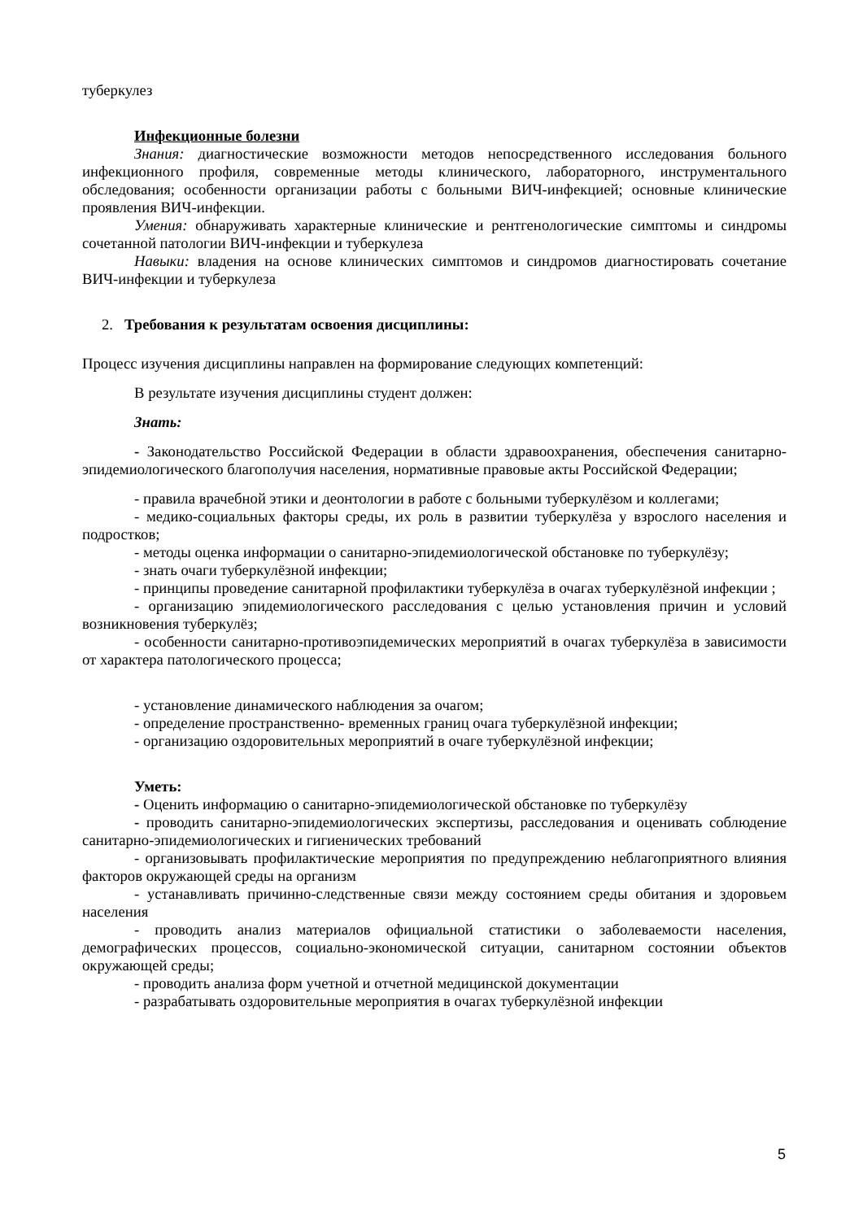туберкулез
Инфекционные болезни
Знания: диагностические возможности методов непосредственного исследования больного инфекционного профиля, современные методы клинического, лабораторного, инструментального обследования; особенности организации работы с больными ВИЧ-инфекцией; основные клинические проявления ВИЧ-инфекции.
Умения: обнаруживать характерные клинические и рентгенологические симптомы и синдромы сочетанной патологии ВИЧ-инфекции и туберкулеза
Навыки: владения на основе клинических симптомов и синдромов диагностировать сочетание ВИЧ-инфекции и туберкулеза
2. Требования к результатам освоения дисциплины:
Процесс изучения дисциплины направлен на формирование следующих компетенций:
В результате изучения дисциплины студент должен:
Знать:
- Законодательство Российской Федерации в области здравоохранения, обеспечения санитарно-эпидемиологического благополучия населения, нормативные правовые акты Российской Федерации;
- правила врачебной этики и деонтологии в работе с больными туберкулёзом и коллегами;
- медико-социальных факторы среды, их роль в развитии туберкулёза у взрослого населения и подростков;
- методы оценка информации о санитарно-эпидемиологической обстановке по туберкулёзу;
- знать очаги туберкулёзной инфекции;
- принципы проведение санитарной профилактики туберкулёза в очагах туберкулёзной инфекции ;
- организацию эпидемиологического расследования с целью установления причин и условий возникновения туберкулёз;
- особенности санитарно-противоэпидемических мероприятий в очагах туберкулёза в зависимости от характера патологического процесса;
- установление динамического наблюдения за очагом;
- определение пространственно- временных границ очага туберкулёзной инфекции;
- организацию оздоровительных мероприятий в очаге туберкулёзной инфекции;
Уметь:
- Оценить информацию о санитарно-эпидемиологической обстановке по туберкулёзу
- проводить санитарно-эпидемиологических экспертизы, расследования и оценивать соблюдение санитарно-эпидемиологических и гигиенических требований
- организовывать профилактические мероприятия по предупреждению неблагоприятного влияния факторов окружающей среды на организм
- устанавливать причинно-следственные связи между состоянием среды обитания и здоровьем населения
- проводить анализ материалов официальной статистики о заболеваемости населения, демографических процессов, социально-экономической ситуации, санитарном состоянии объектов окружающей среды;
- проводить анализа форм учетной и отчетной медицинской документации
- разрабатывать оздоровительные мероприятия в очагах туберкулёзной инфекции
5